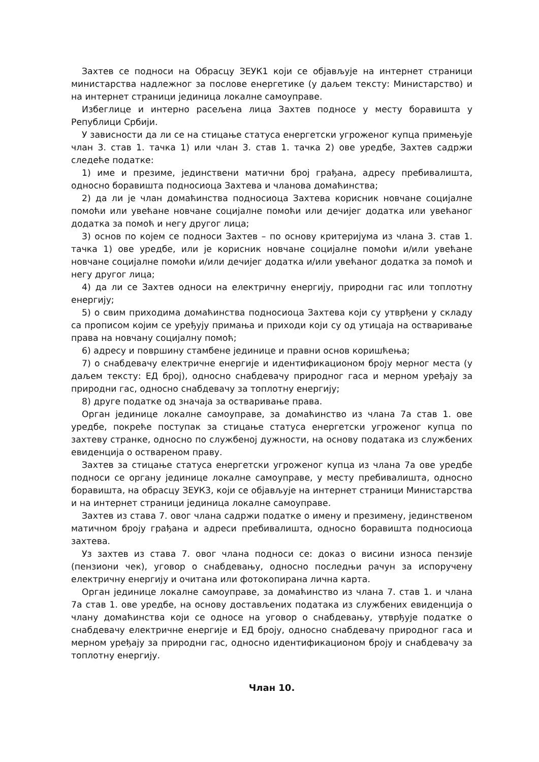Захтев се подноси на Обрасцу ЗЕУК1 који се објављује на интернет страници министарства надлежног за послове енергетике (у даљем тексту: Министарство) и на интернет страници јединица локалне самоуправе.
Избеглице и интерно расељена лица Захтев подносе у месту боравишта у Републици Србији.
У зависности да ли се на стицање статуса енергетски угроженог купца примењује члан 3. став 1. тачка 1) или члан 3. став 1. тачка 2) ове уредбе, Захтев садржи следеће податке:
1) име и презиме, јединствени матични број грађана, адресу пребивалишта, односно боравишта подносиоца Захтева и чланова домаћинства;
2) да ли је члан домаћинства подносиоца Захтева корисник новчане социјалне помоћи или увећане новчане социјалне помоћи или дечијег додатка или увећаног додатка за помоћ и негу другог лица;
3) основ по којем се подноси Захтев – по основу критеријума из члана 3. став 1. тачка 1) ове уредбе, или је корисник новчане социјалне помоћи и/или увећане новчане социјалне помоћи и/или дечијег додатка и/или увећаног додатка за помоћ и негу другог лица;
4) да ли се Захтев односи на електричну енергију, природни гас или топлотну енергију;
5) о свим приходима домаћинства подносиоца Захтева који су утврђени у складу са прописом којим се уређују примања и приходи који су од утицаја на остваривање права на новчану социјалну помоћ;
6) адресу и површину стамбене јединице и правни основ коришћења;
7) о снабдевачу електричне енергије и идентификационом броју мерног места (у даљем тексту: ЕД број), односно снабдевачу природног гаса и мерном уређају за природни гас, односно снабдевачу за топлотну енергију;
8) друге податке од значаја за остваривање права.
Орган јединице локалне самоуправе, за домаћинство из члана 7а став 1. ове уредбе, покреће поступак за стицање статуса енергетски угроженог купца по захтеву странке, односно по службеној дужности, на основу података из службених евиденција о оствареном праву.
Захтев за стицање статуса енергетски угроженог купца из члана 7а ове уредбе подноси се органу јединице локалне самоуправе, у месту пребивалишта, односно боравишта, на обрасцу ЗЕУК3, који се објављује на интернет страници Министарства и на интернет страници јединица локалне самоуправе.
Захтев из става 7. овог члана садржи податке о имену и презимену, јединственом матичном броју грађана и адреси пребивалишта, односно боравишта подносиоца захтева.
Уз захтев из става 7. овог члана подноси се: доказ о висини износа пензије (пензиони чек), уговор о снабдевању, односно последњи рачун за испоручену електричну енергију и очитана или фотокопирана лична карта.
Орган јединице локалне самоуправе, за домаћинство из члана 7. став 1. и члана 7а став 1. ове уредбе, на основу достављених података из службених евиденција о члану домаћинства који се односе на уговор о снабдевању, утврђује податке о снабдевачу електричне енергије и ЕД броју, односно снабдевачу природног гаса и мерном уређају за природни гас, односно идентификационом броју и снабдевачу за топлотну енергију.
Члан 10.